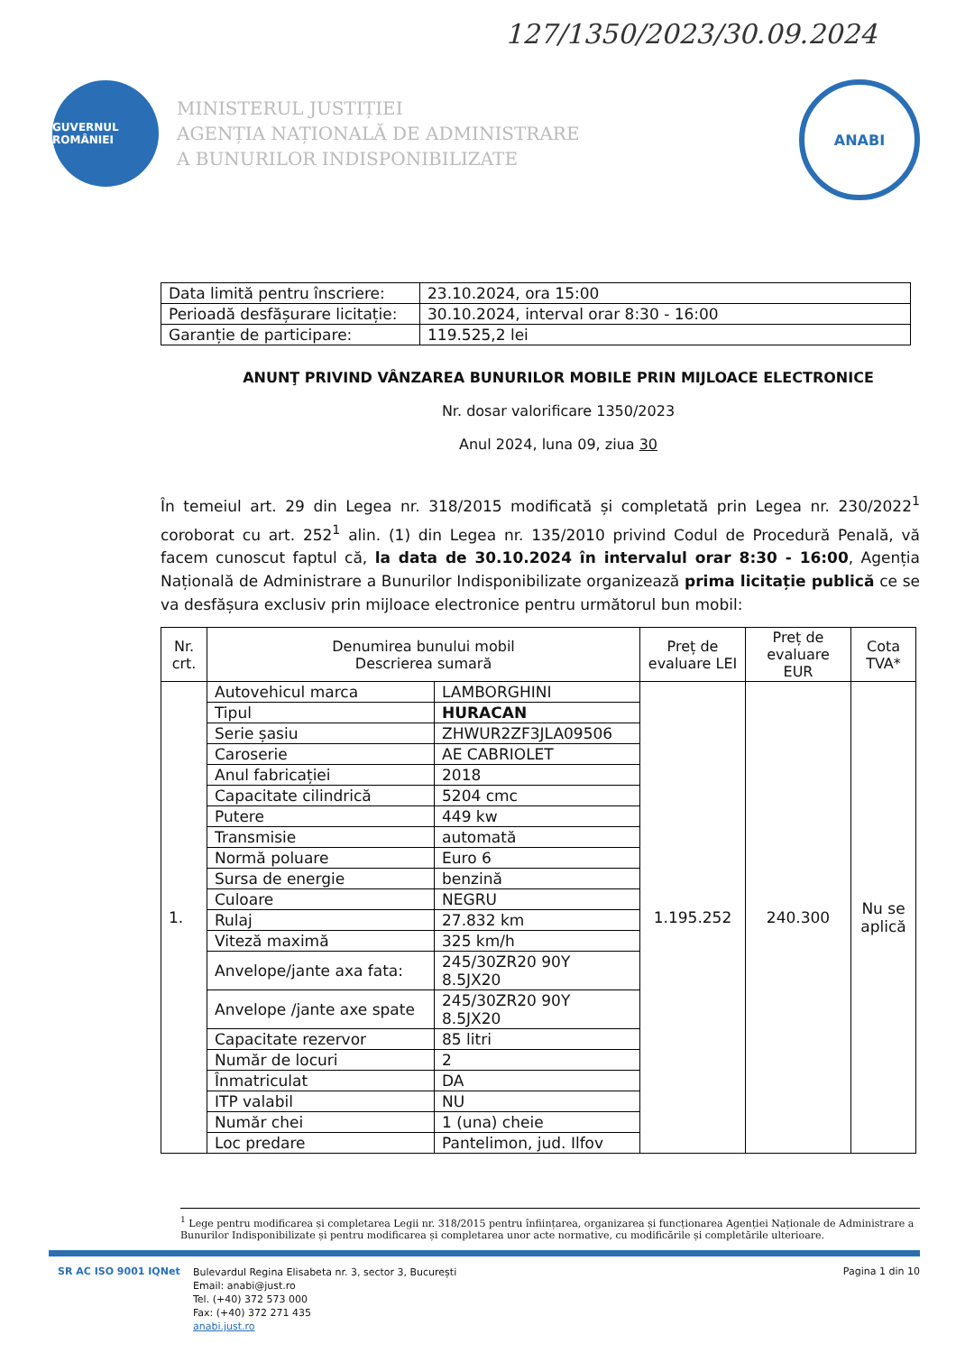127/1350/2023/30.09.2024
GUVERNUL ROMÂNIEI
MINISTERUL JUSTIȚIEI
AGENȚIA NAȚIONALĂ DE ADMINISTRARE
A BUNURILOR INDISPONIBILIZATE
ANABI
| Data limită pentru înscriere: | 23.10.2024, ora 15:00 |
| Perioadă desfășurare licitație: | 30.10.2024, interval orar 8:30 - 16:00 |
| Garanție de participare: | 119.525,2 lei |
ANUNŢ PRIVIND VÂNZAREA BUNURILOR MOBILE PRIN MIJLOACE ELECTRONICE
Nr. dosar valorificare 1350/2023
Anul 2024, luna 09, ziua 30
În temeiul art. 29 din Legea nr. 318/2015 modificată și completată prin Legea nr. 230/2022<sup>1</sup> coroborat cu art. 252<sup>1</sup> alin. (1) din Legea nr. 135/2010 privind Codul de Procedură Penală, vă facem cunoscut faptul că, la data de 30.10.2024 în intervalul orar 8:30 - 16:00, Agenția Națională de Administrare a Bunurilor Indisponibilizate organizează prima licitație publică ce se va desfășura exclusiv prin mijloace electronice pentru următorul bun mobil:
| Nr. crt. | Denumirea bunului mobil Descrierea sumară | | Preț de evaluare LEI | Preț de evaluare EUR | Cota TVA* |
| --- | --- | --- | --- | --- | --- |
| 1. | Autovehicul marca | LAMBORGHINI | 1.195.252 | 240.300 | Nu se aplică |
| | Tipul | HURACAN | | | |
| | Serie șasiu | ZHWUR2ZF3JLA09506 | | | |
| | Caroserie | AE CABRIOLET | | | |
| | Anul fabricației | 2018 | | | |
| | Capacitate cilindrică | 5204 cmc | | | |
| | Putere | 449 kw | | | |
| | Transmisie | automată | | | |
| | Normă poluare | Euro 6 | | | |
| | Sursa de energie | benzină | | | |
| | Culoare | NEGRU | | | |
| | Rulaj | 27.832 km | | | |
| | Viteză maximă | 325 km/h | | | |
| | Anvelope/jante axa fata: | 245/30ZR20 90Y 8.5JX20 | | | |
| | Anvelope /jante axe spate | 245/30ZR20 90Y 8.5JX20 | | | |
| | Capacitate rezervor | 85 litri | | | |
| | Număr de locuri | 2 | | | |
| | Înmatriculat | DA | | | |
| | ITP valabil | NU | | | |
| | Număr chei | 1 (una) cheie | | | |
| | Loc predare | Pantelimon, jud. Ilfov | | | |
<sup>1</sup> Lege pentru modificarea și completarea Legii nr. 318/2015 pentru înființarea, organizarea și funcționarea Agenției Naționale de Administrare a Bunurilor Indisponibilizate și pentru modificarea și completarea unor acte normative, cu modificările și completările ulterioare.
SR AC ISO 9001 IQNet
Bulevardul Regina Elisabeta nr. 3, sector 3, București
Email: anabi@just.ro
Tel. (+40) 372 573 000
Fax: (+40) 372 271 435
anabi.just.ro
Pagina 1 din 10